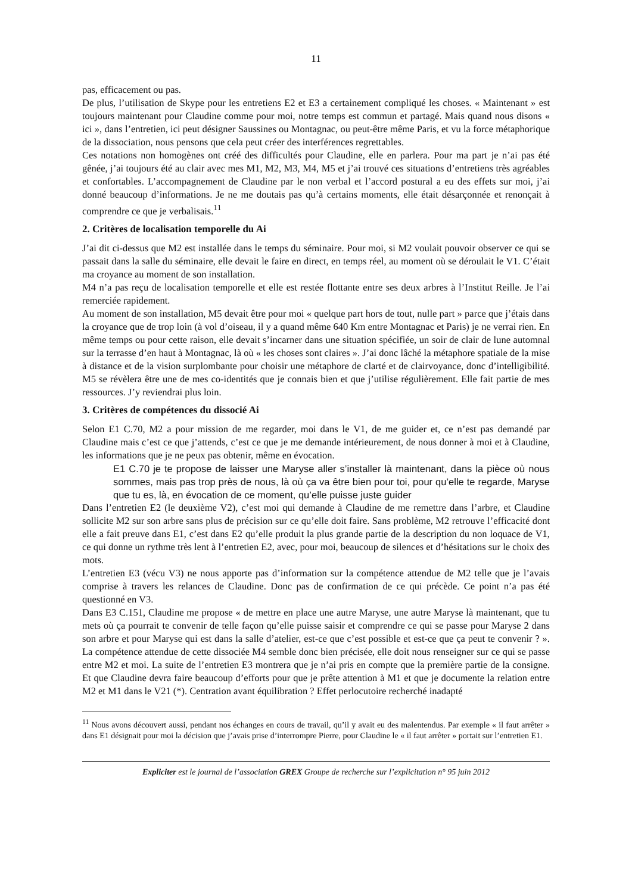11
pas, efficacement ou pas.
De plus, l’utilisation de Skype pour les entretiens E2 et E3 a certainement compliqué les choses. « Maintenant » est toujours maintenant pour Claudine comme pour moi, notre temps est commun et partagé. Mais quand nous disons « ici », dans l’entretien, ici peut désigner Saussines ou Montagnac, ou peut-être même Paris, et vu la force métaphorique de la dissociation, nous pensons que cela peut créer des interférences regrettables.
Ces notations non homogènes ont créé des difficultés pour Claudine, elle en parlera. Pour ma part je n’ai pas été gênée, j’ai toujours été au clair avec mes M1, M2, M3, M4, M5 et j’ai trouvé ces situations d’entretiens très agréables et confortables. L’accompagnement de Claudine par le non verbal et l’accord postural a eu des effets sur moi, j’ai donné beaucoup d’informations. Je ne me doutais pas qu’à certains moments, elle était désarçonnée et renonçait à comprendre ce que je verbalisais.<sup>11</sup>
2. Critères de localisation temporelle du Ai
J’ai dit ci-dessus que M2 est installée dans le temps du séminaire. Pour moi, si M2 voulait pouvoir observer ce qui se passait dans la salle du séminaire, elle devait le faire en direct, en temps réel, au moment où se déroulait le V1. C’était ma croyance au moment de son installation.
M4 n’a pas reçu de localisation temporelle et elle est restée flottante entre ses deux arbres à l’Institut Reille. Je l’ai remerciée rapidement.
Au moment de son installation, M5 devait être pour moi « quelque part hors de tout, nulle part » parce que j’étais dans la croyance que de trop loin (à vol d’oiseau, il y a quand même 640 Km entre Montagnac et Paris) je ne verrai rien. En même temps ou pour cette raison, elle devait s’incarner dans une situation spécifiée, un soir de clair de lune automnal sur la terrasse d’en haut à Montagnac, là où « les choses sont claires ». J’ai donc lâché la métaphore spatiale de la mise à distance et de la vision surplombante pour choisir une métaphore de clarté et de clairvoyance, donc d’intelligibilité. M5 se révèlera être une de mes co-identités que je connais bien et que j’utilise régulièrement. Elle fait partie de mes ressources. J’y reviendrai plus loin.
3. Critères de compétences du dissocié Ai
Selon E1 C.70, M2 a pour mission de me regarder, moi dans le V1, de me guider et, ce n’est pas demandé par Claudine mais c’est ce que j’attends, c’est ce que je me demande intérieurement, de nous donner à moi et à Claudine, les informations que je ne peux pas obtenir, même en évocation.
E1 C.70 je te propose de laisser une Maryse aller s’installer là maintenant, dans la pièce où nous sommes, mais pas trop près de nous, là où ça va être bien pour toi, pour qu’elle te regarde, Maryse que tu es, là, en évocation de ce moment, qu’elle puisse juste guider
Dans l’entretien E2 (le deuxième V2), c’est moi qui demande à Claudine de me remettre dans l’arbre, et Claudine sollicite M2 sur son arbre sans plus de précision sur ce qu’elle doit faire. Sans problème, M2 retrouve l’efficacité dont elle a fait preuve dans E1, c’est dans E2 qu’elle produit la plus grande partie de la description du non loquace de V1, ce qui donne un rythme très lent à l’entretien E2, avec, pour moi, beaucoup de silences et d’hésitations sur le choix des mots.
L’entretien E3 (vécu V3) ne nous apporte pas d’information sur la compétence attendue de M2 telle que je l’avais comprise à travers les relances de Claudine. Donc pas de confirmation de ce qui précède. Ce point n’a pas été questionné en V3.
Dans E3 C.151, Claudine me propose « de mettre en place une autre Maryse, une autre Maryse là maintenant, que tu mets où ça pourrait te convenir de telle façon qu’elle puisse saisir et comprendre ce qui se passe pour Maryse 2 dans son arbre et pour Maryse qui est dans la salle d’atelier, est-ce que c’est possible et est-ce que ça peut te convenir ? ». La compétence attendue de cette dissociée M4 semble donc bien précisée, elle doit nous renseigner sur ce qui se passe entre M2 et moi. La suite de l’entretien E3 montrera que je n’ai pris en compte que la première partie de la consigne. Et que Claudine devra faire beaucoup d’efforts pour que je prête attention à M1 et que je documente la relation entre M2 et M1 dans le V21 (*). Centration avant équilibration ? Effet perlocutoire recherché inadapté
<sup>11</sup> Nous avons découvert aussi, pendant nos échanges en cours de travail, qu’il y avait eu des malentendus. Par exemple « il faut arrêter » dans E1 désignait pour moi la décision que j’avais prise d’interrompre Pierre, pour Claudine le « il faut arrêter » portait sur l’entretien E1.
Expliciter est le journal de l’association GREX Groupe de recherche sur l’explicitation n° 95 juin 2012